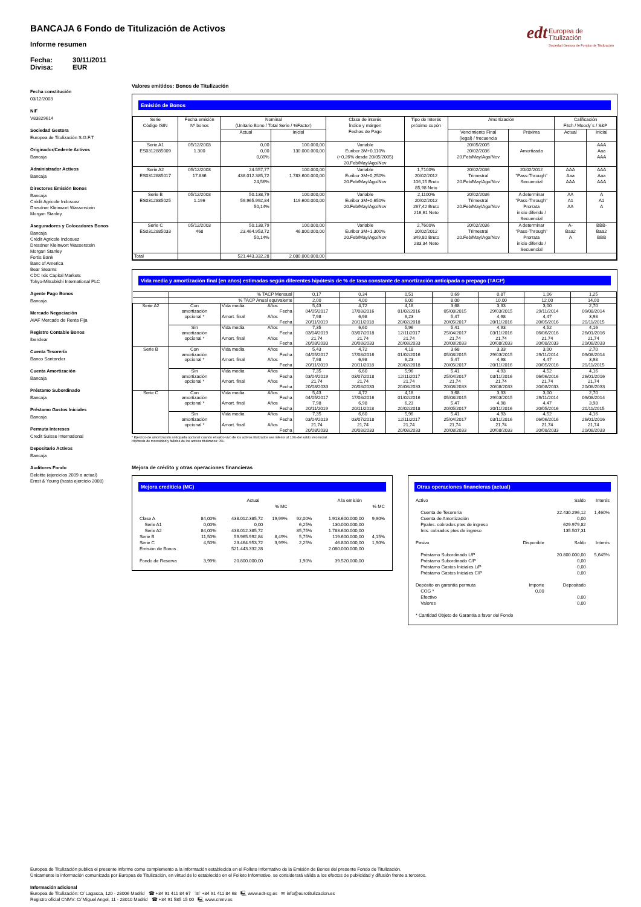edt Europea de
Titulización
Sociedad Gestora de Fondos de Titulización
BANCAJA 6 Fondo de Titulización de Activos
Informe resumen
Fecha: 30/11/2011
Divisa: EUR
Fecha constitución
03/12/2003
NIF
V83829614
Sociedad Gestora
Europea de Titulización S.G.F.T
Originador/Cedente Activos
Bancaja
Administrador Activos
Bancaja
Directores Emisión Bonos
Bancaja
Crédit Agricole Indosuez
Dresdner Kleinwort Wasserstein
Morgan Stanley
Aseguradores y Colocadores Bonos
Bancaja
Crédit Agricole Indosuez
Dresdner Kleinwort Wasserstein
Morgan Stanley
Fortis Bank
Banc of America
Bear Stearns
CDC Ixis Capital Markets
Tokyo-Mitsubishi International PLC
Agente Pago Bonos
Bancaja
Mercado Negociación
AIAF Mercado de Renta Fija
Registro Contable Bonos
Iberclear
Cuenta Tesorería
Banco Santander
Cuenta Amortización
Bancaja
Préstamo Subordinado
Bancaja
Préstamo Gastos Iniciales
Bancaja
Permuta Intereses
Credit Suisse International
Depositario Activos
Bancaja
Auditores Fondo
Deloitte (ejercicios 2009 a actual)
Ernst & Young (hasta ejercicio 2008)
Valores emitidos: Bonos de Titulización
Emisión de Bonos
| Serie Código ISIN | Fecha emisión Nº bonos | Nominal (Unitario Bono / Total Serie / %Factor) | | Clase de interés Índice y márgen Fechas de Pago | Tipo de Interés próximo cupón | Amortización | | Calificación Fitch / Moody´s / S&P | |
| --- | --- | --- | --- | --- | --- | --- | --- | --- | --- |
| | | Actual | Inicial | | | Vencimiento Final (legal) / frecuencia | Próxima | Actual | Inicial |
| Serie A1 ES0312885009 | 05/12/2003 1.300 | 0,00 0,00 0,00% | 100.000,00 130.000.000,00 | Variable Euribor 3M+0,110% (+0,26% desde 20/05/2005) 20.Feb/May/Ago/Nov | | 20/05/2005 20/02/2036 20.Feb/May/Ago/Nov | Amortizada | | AAA Aaa AAA |
| Serie A2 ES0312885017 | 05/12/2003 17.836 | 24.557,77 438.012.385,72 24,56% | 100.000,00 1.783.600.000,00 | Variable Euribor 3M+0,250% 20.Feb/May/Ago/Nov | 1,7100% 20/02/2012 106,15 Bruto 85,98 Neto | 20/02/2036 Trimestral 20.Feb/May/Ago/Nov | 20/02/2012 "Pass-Through" Secuencial | AAA Aaa AAA | AAA Aaa AAA |
| Serie B ES0312885025 | 05/12/2003 1.196 | 50.138,79 59.965.992,84 50,14% | 100.000,00 119.600.000,00 | Variable Euribor 3M+0,650% 20.Feb/May/Ago/Nov | 2,1100% 20/02/2012 267,42 Bruto 216,61 Neto | 20/02/2036 Trimestral 20.Feb/May/Ago/Nov | A determinar "Pass-Through" Prorrata inicio diferido / Secuencial | AA A1 AA | A A1 A |
| Serie C ES0312885033 | 05/12/2003 468 | 50.138,79 23.464.953,72 50,14% | 100.000,00 46.800.000,00 | Variable Euribor 3M+1,300% 20.Feb/May/Ago/Nov | 2,7600% 20/02/2012 349,80 Bruto 283,34 Neto | 20/02/2036 Trimestral 20.Feb/May/Ago/Nov | A determinar "Pass-Through" Prorrata inicio diferido / Secuencial | A- Baa2 A | BBB- Baa2 BBB |
| Total | | 521.443.332,28 | 2.080.000.000,00 | | | | | | |
Vida media y amortización final (en años) estimadas según diferentes hipótesis de % de tasa constante de amortización anticipada o prepago (TACP)
| | % TACP Mensual | | | 0,17 | 0,34 | 0,51 | 0,69 | 0,87 | 1,06 | 1,25 |
| | % TACP Anual equivalente | | | 2,00 | 4,00 | 6,00 | 8,00 | 10,00 | 12,00 | 14,00 |
| Serie A2 | Con amortización opcional * | Vida media | Años | 5,43 | 4,72 | 4,18 | 3,68 | 3,33 | 3,00 | 2,70 |
| | | | Fecha | 04/05/2017 | 17/08/2016 | 01/02/2016 | 05/08/2015 | 29/03/2015 | 29/11/2014 | 09/08/2014 |
| | | Amort. final | Años | 7,98 | 6,98 | 6,23 | 5,47 | 4,98 | 4,47 | 3,98 |
| | | | Fecha | 20/11/2019 | 20/11/2018 | 20/02/2018 | 20/05/2017 | 20/11/2016 | 20/05/2016 | 20/11/2015 |
| | Sin amortización opcional * | Vida media | Años | 7,35 | 6,60 | 5,96 | 5,41 | 4,93 | 4,52 | 4,16 |
| | | | Fecha | 03/04/2019 | 03/07/2018 | 12/11/2017 | 25/04/2017 | 03/11/2016 | 06/06/2016 | 26/01/2016 |
| | | Amort. final | Años | 21,74 | 21,74 | 21,74 | 21,74 | 21,74 | 21,74 | 21,74 |
| | | | Fecha | 20/08/2033 | 20/08/2033 | 20/08/2033 | 20/08/2033 | 20/08/2033 | 20/08/2033 | 20/08/2033 |
| Serie B | Con amortización opcional * | Vida media | Años | 5,43 | 4,72 | 4,18 | 3,68 | 3,33 | 3,00 | 2,70 |
| | | | Fecha | 04/05/2017 | 17/08/2016 | 01/02/2016 | 05/08/2015 | 29/03/2015 | 29/11/2014 | 09/08/2014 |
| | | Amort. final | Años | 7,98 | 6,98 | 6,23 | 5,47 | 4,98 | 4,47 | 3,98 |
| | | | Fecha | 20/11/2019 | 20/11/2018 | 20/02/2018 | 20/05/2017 | 20/11/2016 | 20/05/2016 | 20/11/2015 |
| | Sin amortización opcional * | Vida media | Años | 7,35 | 6,60 | 5,96 | 5,41 | 4,93 | 4,52 | 4,16 |
| | | | Fecha | 03/04/2019 | 03/07/2018 | 12/11/2017 | 25/04/2017 | 03/11/2016 | 06/06/2016 | 26/01/2016 |
| | | Amort. final | Años | 21,74 | 21,74 | 21,74 | 21,74 | 21,74 | 21,74 | 21,74 |
| | | | Fecha | 20/08/2033 | 20/08/2033 | 20/08/2033 | 20/08/2033 | 20/08/2033 | 20/08/2033 | 20/08/2033 |
| Serie C | Con amortización opcional * | Vida media | Años | 5,43 | 4,72 | 4,18 | 3,68 | 3,33 | 3,00 | 2,70 |
| | | | Fecha | 04/05/2017 | 17/08/2016 | 01/02/2016 | 05/08/2015 | 29/03/2015 | 29/11/2014 | 09/08/2014 |
| | | Amort. final | Años | 7,98 | 6,98 | 6,23 | 5,47 | 4,98 | 4,47 | 3,98 |
| | | | Fecha | 20/11/2019 | 20/11/2018 | 20/02/2018 | 20/05/2017 | 20/11/2016 | 20/05/2016 | 20/11/2015 |
| | Sin amortización opcional * | Vida media | Años | 7,35 | 6,60 | 5,96 | 5,41 | 4,93 | 4,52 | 4,16 |
| | | | Fecha | 03/04/2019 | 03/07/2018 | 12/11/2017 | 25/04/2017 | 03/11/2016 | 06/06/2016 | 26/01/2016 |
| | | Amort. final | Años | 21,74 | 21,74 | 21,74 | 21,74 | 21,74 | 21,74 | 21,74 |
| | | | Fecha | 20/08/2033 | 20/08/2033 | 20/08/2033 | 20/08/2033 | 20/08/2033 | 20/08/2033 | 20/08/2033 |
* Ejercicio de amortización anticipada opcional cuando el saldo vivo de los activos titulizados sea inferior al 10% del saldo vivo inicial.
Hipótesis de morosidad y fallidos de los activos titulizados: 0%.
Mejora de crédito y otras operaciones financieras
Mejora crediticia (MC)
| | | Actual | | | A la emisión | |
| | | | % MC | | | % MC |
| Clase A | 84,00% | 438.012.385,72 | 19,99% | 92,00% | 1.913.600.000,00 | 9,90% |
| Serie A1 | 0,00% | 0,00 | | 6,25% | 130.000.000,00 | |
| Serie A2 | 84,00% | 438.012.385,72 | | 85,75% | 1.783.600.000,00 | |
| Serie B | 11,50% | 59.965.992,84 | 8,49% | 5,75% | 119.600.000,00 | 4,15% |
| Serie C | 4,50% | 23.464.953,72 | 3,99% | 2,25% | 46.800.000,00 | 1,90% |
| Emisión de Bonos | | 521.443.332,28 | | | 2.080.000.000,00 | |
| Fondo de Reserva | 3,99% | 20.800.000,00 | | 1,90% | 39.520.000,00 | |
Otras operaciones financieras (actual)
| Activo | | Saldo | Interés |
| Cuenta de Tesorería | | 22.430.296,12 | 1,460% |
| Cuenta de Amortización | | 0,00 | |
| Ppales. cobrados ptes de ingreso | | 629.979,82 | |
| Ints. cobrados ptes de ingreso | | 135.507,31 | |
| Pasivo | Disponible | Saldo | Interés |
| Préstamo Subordinado L/P | | 20.800.000,00 | 5,645% |
| Préstamo Subordinado C/P | | 0,00 | |
| Préstamo Gastos Iniciales L/P | | 0,00 | |
| Préstamo Gastos Iniciales C/P | | 0,00 | |
| Depósito en garantía permuta | Importe | Depositado | |
| COG * | 0,00 | | |
| Efectivo | | 0,00 | |
| Valores | | 0,00 | |
| * Cantidad Objeto de Garantía a favor del Fondo | | | |
Europea de Titulización publica el presente informe como complemento a la información establecida en el Folleto Informativo de la Emisión de Bonos del presente Fondo de Titulización.
Únicamente la información comunicada por Europea de Titulización, en virtud de lo establecido en el Folleto Informativo, se considerará válida a los efectos de publicidad y difusión frente a terceros.
Información adicional
Europea de Titulización: C/ Lagasca, 120 - 28006 Madrid ☎ +34 91 411 84 67 ☏ +34 91 411 84 68 🖳 www.edt-sg.es ✉ info@eurotitulizacion.es
Registro oficial CNMV: C/ Miguel Angel, 11 - 28010 Madrid ☎ +34 91 585 15 00 🖳 www.cnmv.es